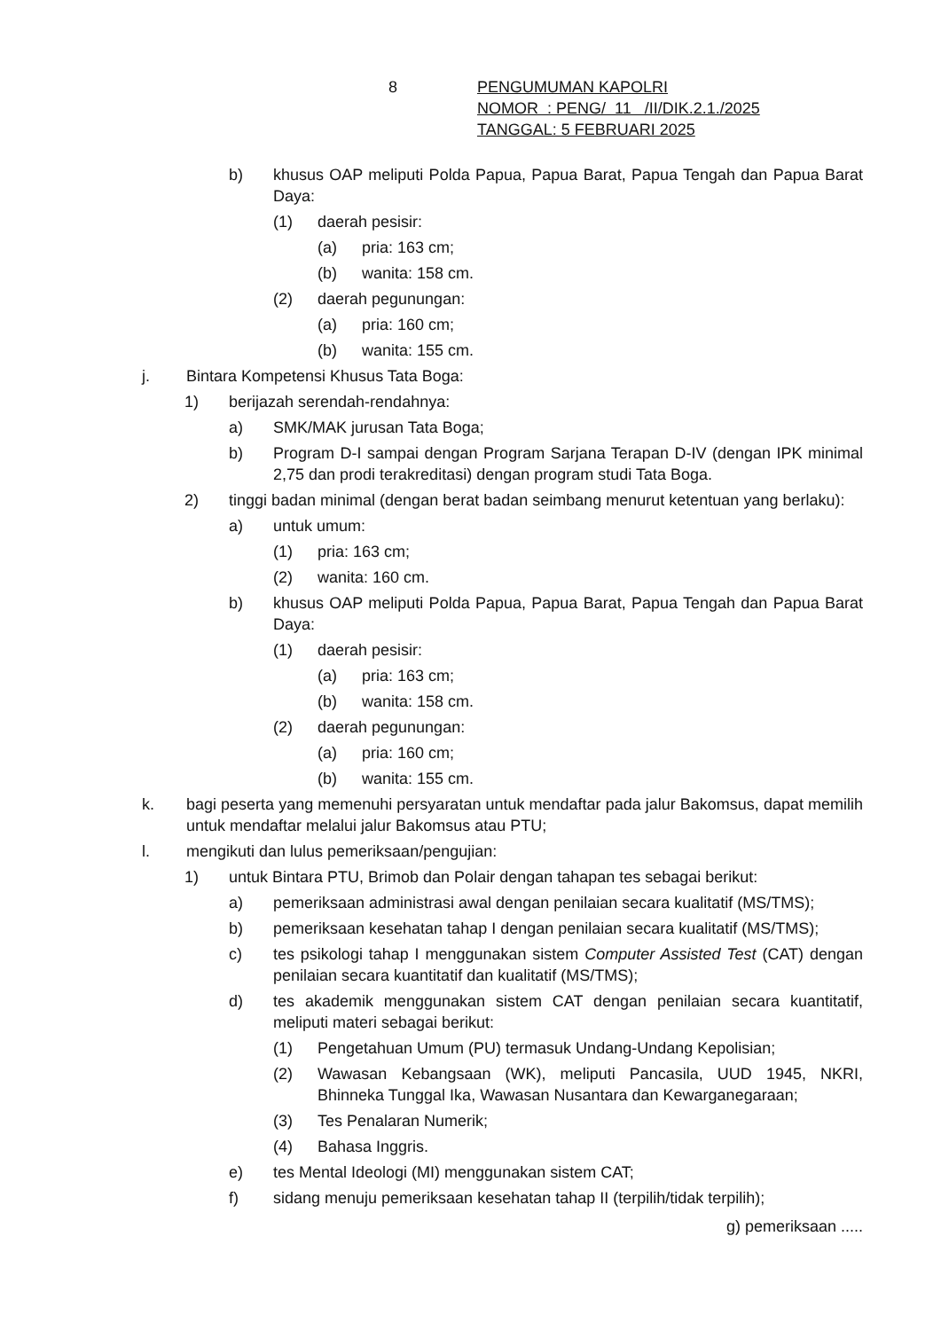8 PENGUMUMAN KAPOLRI
NOMOR : PENG/ 11 /II/DIK.2.1./2025
TANGGAL: 5 FEBRUARI 2025
b) khusus OAP meliputi Polda Papua, Papua Barat, Papua Tengah dan Papua Barat Daya:
(1) daerah pesisir:
(a) pria: 163 cm;
(b) wanita: 158 cm.
(2) daerah pegunungan:
(a) pria: 160 cm;
(b) wanita: 155 cm.
j. Bintara Kompetensi Khusus Tata Boga:
1) berijazah serendah-rendahnya:
a) SMK/MAK jurusan Tata Boga;
b) Program D-I sampai dengan Program Sarjana Terapan D-IV (dengan IPK minimal 2,75 dan prodi terakreditasi) dengan program studi Tata Boga.
2) tinggi badan minimal (dengan berat badan seimbang menurut ketentuan yang berlaku):
a) untuk umum:
(1) pria: 163 cm;
(2) wanita: 160 cm.
b) khusus OAP meliputi Polda Papua, Papua Barat, Papua Tengah dan Papua Barat Daya:
(1) daerah pesisir:
(a) pria: 163 cm;
(b) wanita: 158 cm.
(2) daerah pegunungan:
(a) pria: 160 cm;
(b) wanita: 155 cm.
k. bagi peserta yang memenuhi persyaratan untuk mendaftar pada jalur Bakomsus, dapat memilih untuk mendaftar melalui jalur Bakomsus atau PTU;
l. mengikuti dan lulus pemeriksaan/pengujian:
1) untuk Bintara PTU, Brimob dan Polair dengan tahapan tes sebagai berikut:
a) pemeriksaan administrasi awal dengan penilaian secara kualitatif (MS/TMS);
b) pemeriksaan kesehatan tahap I dengan penilaian secara kualitatif (MS/TMS);
c) tes psikologi tahap I menggunakan sistem Computer Assisted Test (CAT) dengan penilaian secara kuantitatif dan kualitatif (MS/TMS);
d) tes akademik menggunakan sistem CAT dengan penilaian secara kuantitatif, meliputi materi sebagai berikut:
(1) Pengetahuan Umum (PU) termasuk Undang-Undang Kepolisian;
(2) Wawasan Kebangsaan (WK), meliputi Pancasila, UUD 1945, NKRI, Bhinneka Tunggal Ika, Wawasan Nusantara dan Kewarganegaraan;
(3) Tes Penalaran Numerik;
(4) Bahasa Inggris.
e) tes Mental Ideologi (MI) menggunakan sistem CAT;
f) sidang menuju pemeriksaan kesehatan tahap II (terpilih/tidak terpilih);
g) pemeriksaan .....